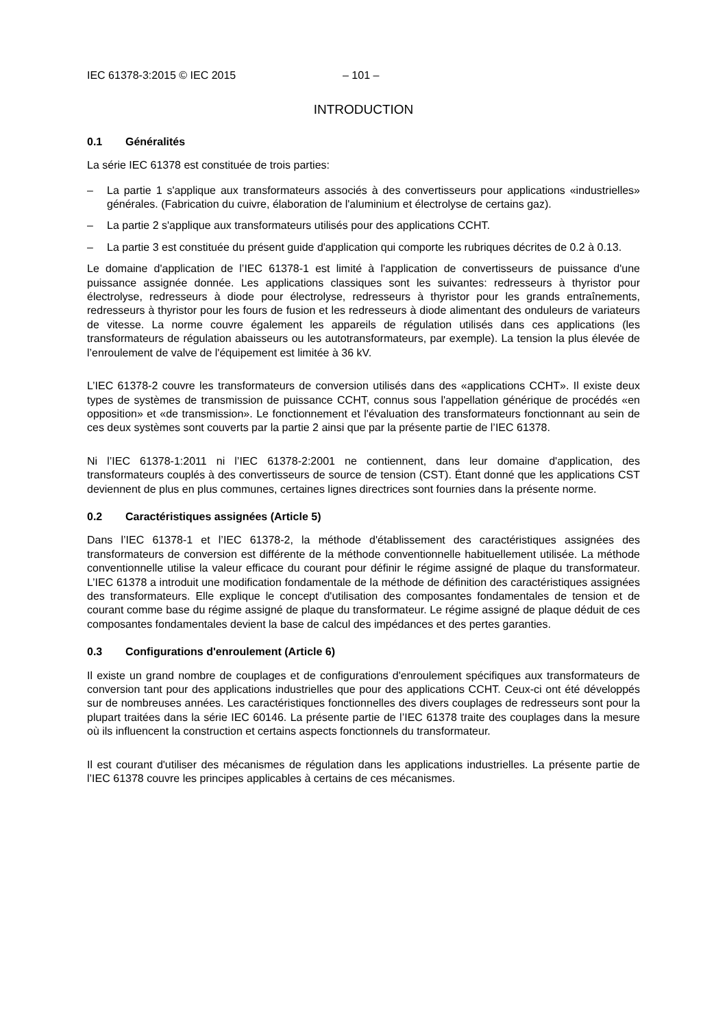IEC 61378-3:2015 © IEC 2015 – 101 –
INTRODUCTION
0.1 Généralités
La série IEC 61378 est constituée de trois parties:
– La partie 1 s'applique aux transformateurs associés à des convertisseurs pour applications «industrielles» générales. (Fabrication du cuivre, élaboration de l'aluminium et électrolyse de certains gaz).
– La partie 2 s'applique aux transformateurs utilisés pour des applications CCHT.
– La partie 3 est constituée du présent guide d'application qui comporte les rubriques décrites de 0.2 à 0.13.
Le domaine d'application de l’IEC 61378-1 est limité à l'application de convertisseurs de puissance d'une puissance assignée donnée. Les applications classiques sont les suivantes: redresseurs à thyristor pour électrolyse, redresseurs à diode pour électrolyse, redresseurs à thyristor pour les grands entraînements, redresseurs à thyristor pour les fours de fusion et les redresseurs à diode alimentant des onduleurs de variateurs de vitesse. La norme couvre également les appareils de régulation utilisés dans ces applications (les transformateurs de régulation abaisseurs ou les autotransformateurs, par exemple). La tension la plus élevée de l’enroulement de valve de l'équipement est limitée à 36 kV.
L’IEC 61378-2 couvre les transformateurs de conversion utilisés dans des «applications CCHT». Il existe deux types de systèmes de transmission de puissance CCHT, connus sous l'appellation générique de procédés «en opposition» et «de transmission». Le fonctionnement et l'évaluation des transformateurs fonctionnant au sein de ces deux systèmes sont couverts par la partie 2 ainsi que par la présente partie de l’IEC 61378.
Ni l’IEC 61378-1:2011 ni l’IEC 61378-2:2001 ne contiennent, dans leur domaine d'application, des transformateurs couplés à des convertisseurs de source de tension (CST). Étant donné que les applications CST deviennent de plus en plus communes, certaines lignes directrices sont fournies dans la présente norme.
0.2 Caractéristiques assignées (Article 5)
Dans l’IEC 61378-1 et l’IEC 61378-2, la méthode d'établissement des caractéristiques assignées des transformateurs de conversion est différente de la méthode conventionnelle habituellement utilisée. La méthode conventionnelle utilise la valeur efficace du courant pour définir le régime assigné de plaque du transformateur. L’IEC 61378 a introduit une modification fondamentale de la méthode de définition des caractéristiques assignées des transformateurs. Elle explique le concept d'utilisation des composantes fondamentales de tension et de courant comme base du régime assigné de plaque du transformateur. Le régime assigné de plaque déduit de ces composantes fondamentales devient la base de calcul des impédances et des pertes garanties.
0.3 Configurations d'enroulement (Article 6)
Il existe un grand nombre de couplages et de configurations d'enroulement spécifiques aux transformateurs de conversion tant pour des applications industrielles que pour des applications CCHT. Ceux-ci ont été développés sur de nombreuses années. Les caractéristiques fonctionnelles des divers couplages de redresseurs sont pour la plupart traitées dans la série IEC 60146. La présente partie de l’IEC 61378 traite des couplages dans la mesure où ils influencent la construction et certains aspects fonctionnels du transformateur.
Il est courant d'utiliser des mécanismes de régulation dans les applications industrielles. La présente partie de l’IEC 61378 couvre les principes applicables à certains de ces mécanismes.